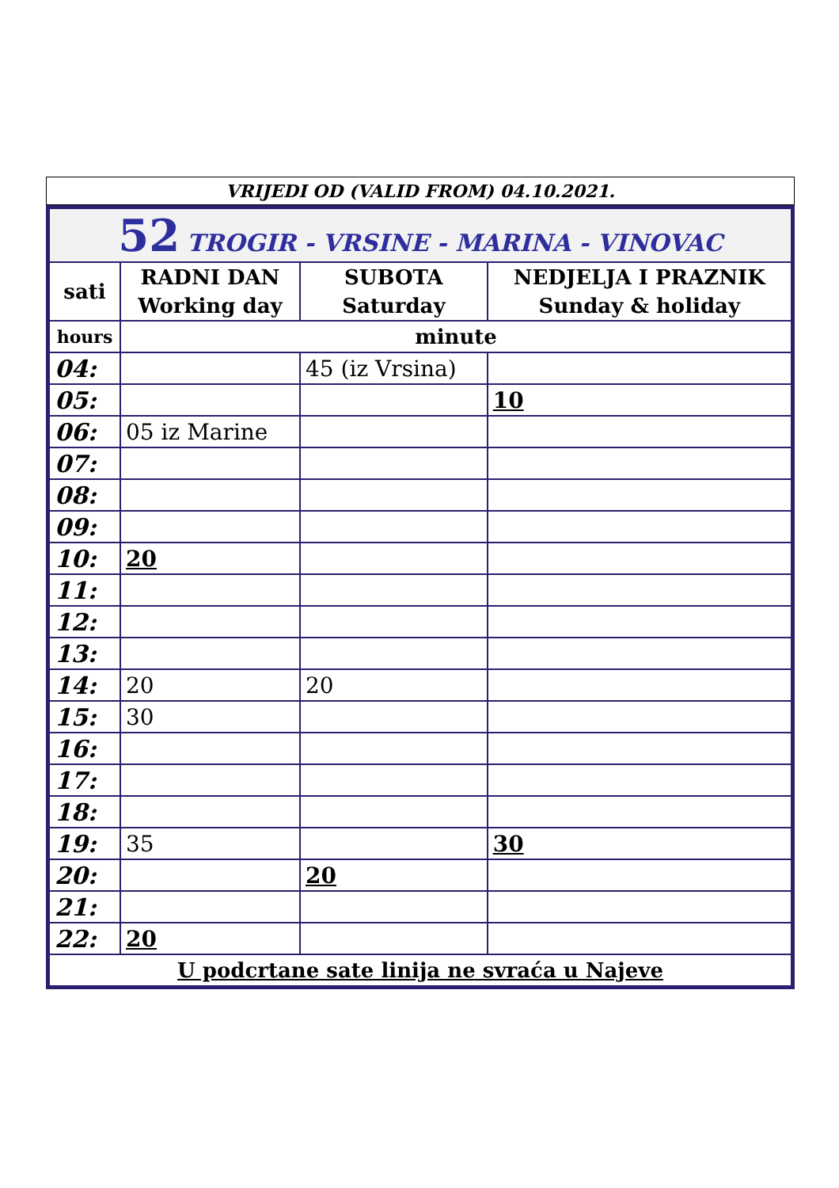VRIJEDI OD (VALID FROM) 04.10.2021.
| 52 TROGIR - VRSINE - MARINA - VINOVAC | | | |
| sati | RADNI DAN Working day | SUBOTA Saturday | NEDJELJA I PRAZNIK Sunday & holiday |
| hours | minute | | |
| 04: | | 45 (iz Vrsina) | |
| 05: | | | 10 |
| 06: | 05 iz Marine | | |
| 07: | | | |
| 08: | | | |
| 09: | | | |
| 10: | 20 | | |
| 11: | | | |
| 12: | | | |
| 13: | | | |
| 14: | 20 | 20 | |
| 15: | 30 | | |
| 16: | | | |
| 17: | | | |
| 18: | | | |
| 19: | 35 | | 30 |
| 20: | | 20 | |
| 21: | | | |
| 22: | 20 | | |
| U podcrtane sate linija ne svraća u Najeve | | | |